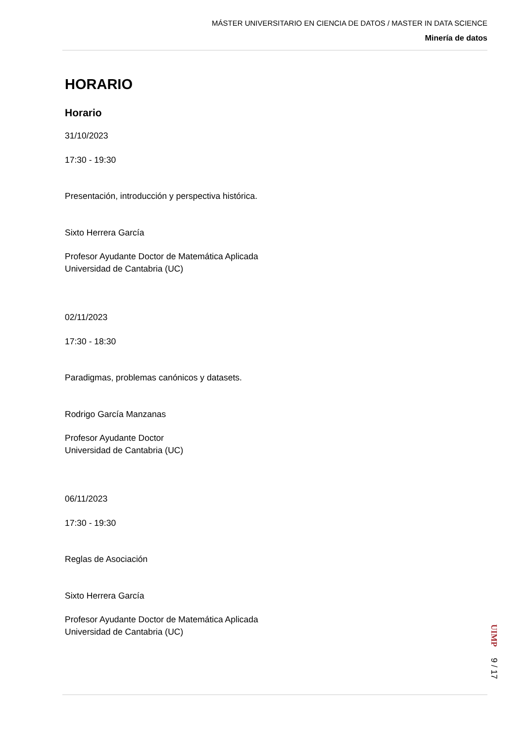MÁSTER UNIVERSITARIO EN CIENCIA DE DATOS / MASTER IN DATA SCIENCE
Minería de datos
HORARIO
Horario
31/10/2023
17:30 - 19:30
Presentación, introducción y perspectiva histórica.
Sixto Herrera García
Profesor Ayudante Doctor de Matemática Aplicada
Universidad de Cantabria (UC)
02/11/2023
17:30 - 18:30
Paradigmas, problemas canónicos y datasets.
Rodrigo García Manzanas
Profesor Ayudante Doctor
Universidad de Cantabria (UC)
06/11/2023
17:30 - 19:30
Reglas de Asociación
Sixto Herrera García
Profesor Ayudante Doctor de Matemática Aplicada
Universidad de Cantabria (UC)
UIMP 9 / 17